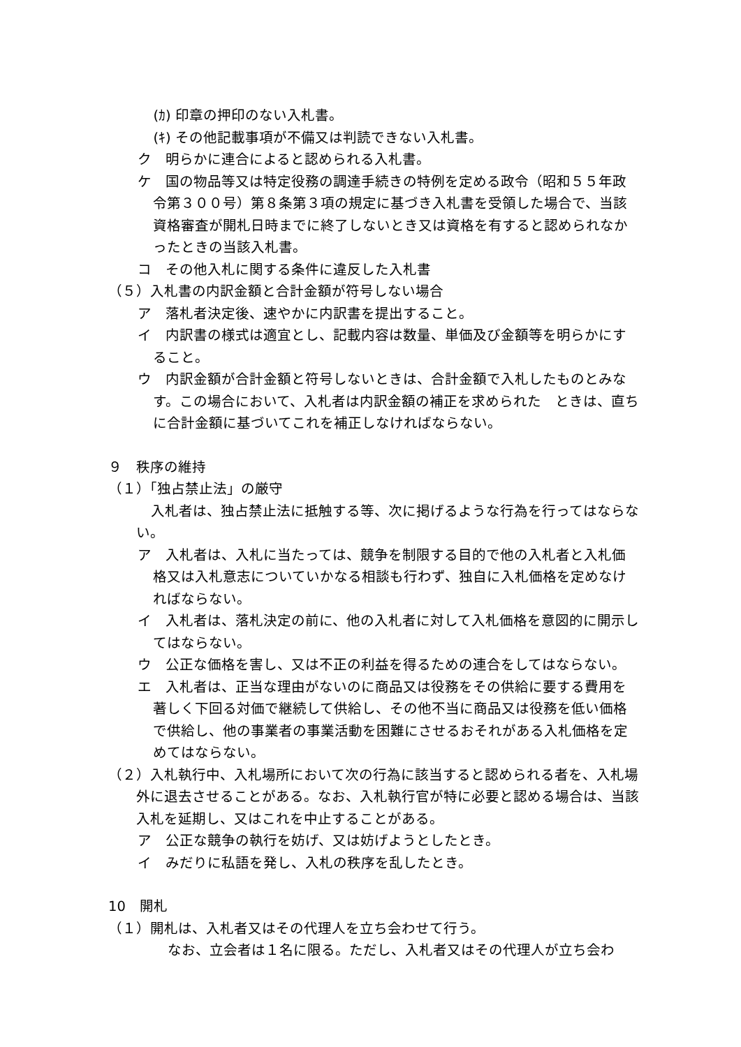(ｶ) 印章の押印のない入札書。
(ｷ) その他記載事項が不備又は判読できない入札書。
ク　明らかに連合によると認められる入札書。
ケ　国の物品等又は特定役務の調達手続きの特例を定める政令（昭和５５年政令第３００号）第８条第３項の規定に基づき入札書を受領した場合で、当該資格審査が開札日時までに終了しないとき又は資格を有すると認められなかったときの当該入札書。
コ　その他入札に関する条件に違反した入札書
（５）入札書の内訳金額と合計金額が符号しない場合
ア　落札者決定後、速やかに内訳書を提出すること。
イ　内訳書の様式は適宜とし、記載内容は数量、単価及び金額等を明らかにすること。
ウ　内訳金額が合計金額と符号しないときは、合計金額で入札したものとみなす。この場合において、入札者は内訳金額の補正を求められた　ときは、直ちに合計金額に基づいてこれを補正しなければならない。
９　秩序の維持
（１）「独占禁止法」の厳守
入札者は、独占禁止法に抵触する等、次に掲げるような行為を行ってはならない。
ア　入札者は、入札に当たっては、競争を制限する目的で他の入札者と入札価格又は入札意志についていかなる相談も行わず、独自に入札価格を定めなければならない。
イ　入札者は、落札決定の前に、他の入札者に対して入札価格を意図的に開示してはならない。
ウ　公正な価格を害し、又は不正の利益を得るための連合をしてはならない。
エ　入札者は、正当な理由がないのに商品又は役務をその供給に要する費用を著しく下回る対価で継続して供給し、その他不当に商品又は役務を低い価格で供給し、他の事業者の事業活動を困難にさせるおそれがある入札価格を定めてはならない。
（２）入札執行中、入札場所において次の行為に該当すると認められる者を、入札場外に退去させることがある。なお、入札執行官が特に必要と認める場合は、当該入札を延期し、又はこれを中止することがある。
ア　公正な競争の執行を妨げ、又は妨げようとしたとき。
イ　みだりに私語を発し、入札の秩序を乱したとき。
10　開札
（１）開札は、入札者又はその代理人を立ち会わせて行う。
なお、立会者は１名に限る。ただし、入札者又はその代理人が立ち会わ